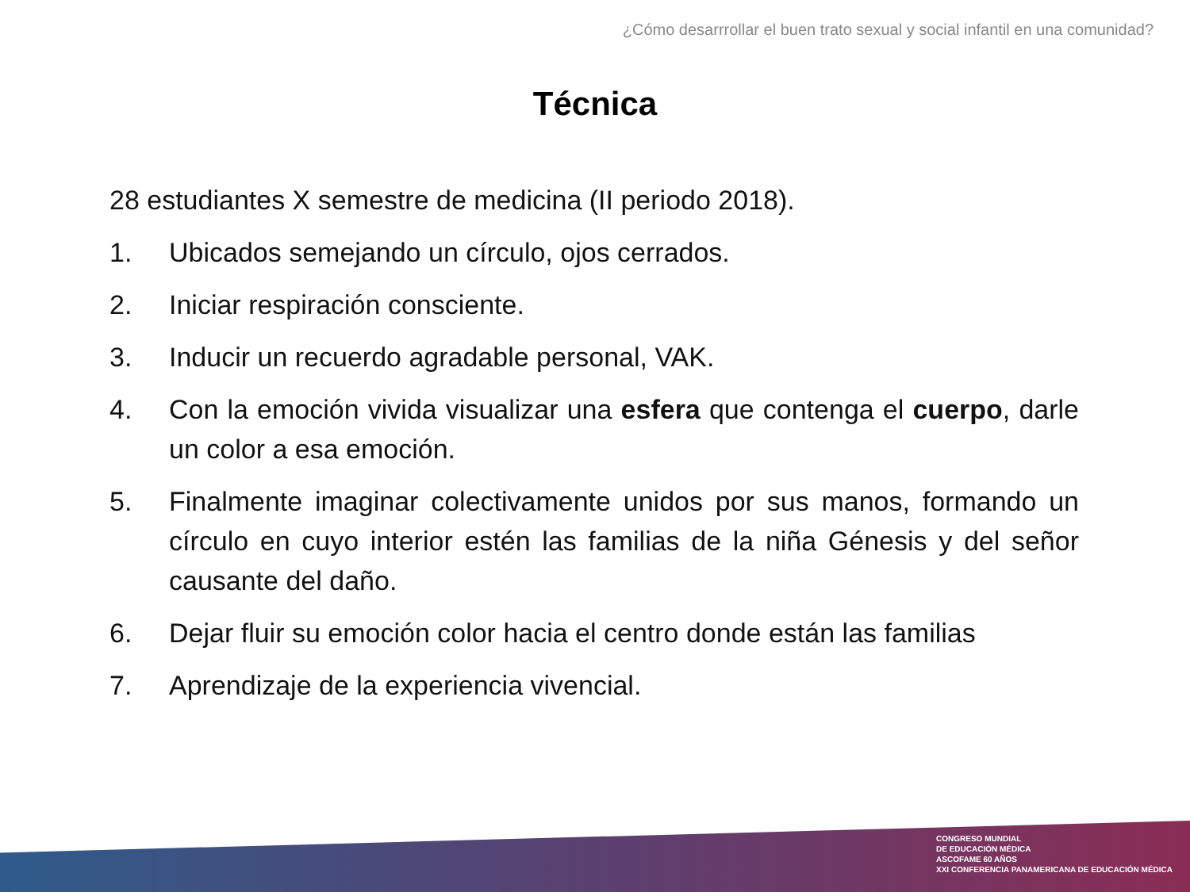¿Cómo desarrrollar el buen trato sexual y social infantil en una comunidad?
Técnica
28 estudiantes X semestre de medicina (II periodo 2018).
1. Ubicados semejando un círculo, ojos cerrados.
2. Iniciar respiración consciente.
3. Inducir un recuerdo agradable personal, VAK.
4. Con la emoción vivida visualizar una esfera que contenga el cuerpo, darle un color a esa emoción.
5. Finalmente imaginar colectivamente unidos por sus manos, formando un círculo en cuyo interior estén las familias de la niña Génesis y del señor causante del daño.
6. Dejar fluir su emoción color hacia el centro donde están las familias
7. Aprendizaje de la experiencia vivencial.
CONGRESO MUNDIAL
DE EDUCACIÓN MÉDICA
ASCOFAME 60 AÑOS
XXI CONFERENCIA PANAMERICANA DE EDUCACIÓN MÉDICA